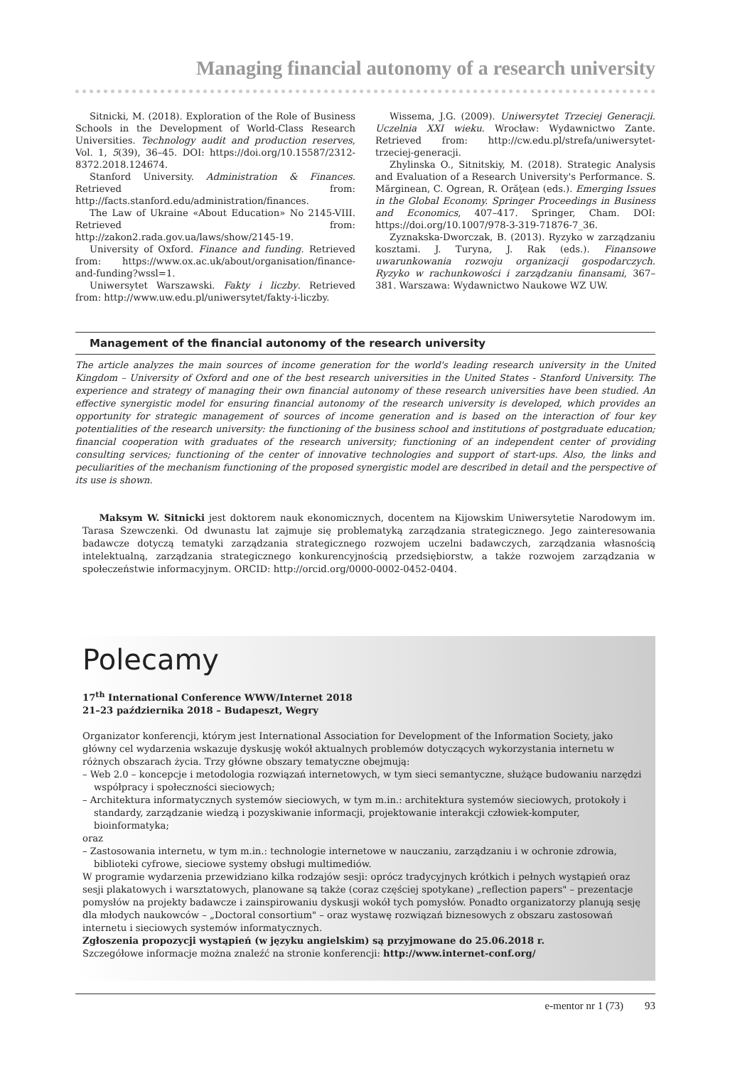Managing financial autonomy of a research university
Sitnicki, M. (2018). Exploration of the Role of Business Schools in the Development of World-Class Research Universities. Technology audit and production reserves, Vol. 1, 5(39), 36–45. DOI: https://doi.org/10.15587/2312-8372.2018.124674.
Stanford University. Administration & Finances. Retrieved from: http://facts.stanford.edu/administration/finances.
The Law of Ukraine «About Education» No 2145-VIII. Retrieved from: http://zakon2.rada.gov.ua/laws/show/2145-19.
University of Oxford. Finance and funding. Retrieved from: https://www.ox.ac.uk/about/organisation/finance-and-funding?wssl=1.
Uniwersytet Warszawski. Fakty i liczby. Retrieved from: http://www.uw.edu.pl/uniwersytet/fakty-i-liczby.
Wissema, J.G. (2009). Uniwersytet Trzeciej Generacji. Uczelnia XXI wieku. Wrocław: Wydawnictwo Zante. Retrieved from: http://cw.edu.pl/strefa/uniwersytet-trzeciej-generacji.
Zhylinska O., Sitnitskiy, M. (2018). Strategic Analysis and Evaluation of a Research University's Performance. S. Mărginean, C. Ogrean, R. Orăţean (eds.). Emerging Issues in the Global Economy. Springer Proceedings in Business and Economics, 407–417. Springer, Cham. DOI: https://doi.org/10.1007/978-3-319-71876-7_36.
Zyznakska-Dworczak, B. (2013). Ryzyko w zarządzaniu kosztami. J. Turyna, J. Rak (eds.). Finansowe uwarunkowania rozwoju organizacji gospodarczych. Ryzyko w rachunkowości i zarządzaniu finansami, 367–381. Warszawa: Wydawnictwo Naukowe WZ UW.
Management of the financial autonomy of the research university
The article analyzes the main sources of income generation for the world's leading research university in the United Kingdom – University of Oxford and one of the best research universities in the United States - Stanford University. The experience and strategy of managing their own financial autonomy of these research universities have been studied. An effective synergistic model for ensuring financial autonomy of the research university is developed, which provides an opportunity for strategic management of sources of income generation and is based on the interaction of four key potentialities of the research university: the functioning of the business school and institutions of postgraduate education; financial cooperation with graduates of the research university; functioning of an independent center of providing consulting services; functioning of the center of innovative technologies and support of start-ups. Also, the links and peculiarities of the mechanism functioning of the proposed synergistic model are described in detail and the perspective of its use is shown.
Maksym W. Sitnicki jest doktorem nauk ekonomicznych, docentem na Kijowskim Uniwersytetie Narodowym im. Tarasa Szewczenki. Od dwunastu lat zajmuje się problematyką zarządzania strategicznego. Jego zainteresowania badawcze dotyczą tematyki zarządzania strategicznego rozwojem uczelni badawczych, zarządzania własnością intelektualną, zarządzania strategicznego konkurencyjnością przedsiębiorstw, a także rozwojem zarządzania w społeczeństwie informacyjnym. ORCID: http://orcid.org/0000-0002-0452-0404.
Polecamy
17<sup>th</sup> International Conference WWW/Internet 2018
21–23 października 2018 – Budapeszt, Wegry
Organizator konferencji, którym jest International Association for Development of the Information Society, jako główny cel wydarzenia wskazuje dyskusję wokół aktualnych problemów dotyczących wykorzystania internetu w różnych obszarach życia. Trzy główne obszary tematyczne obejmują:
– Web 2.0 – koncepcje i metodologia rozwiązań internetowych, w tym sieci semantyczne, służące budowaniu narzędzi współpracy i społeczności sieciowych;
– Architektura informatycznych systemów sieciowych, w tym m.in.: architektura systemów sieciowych, protokoły i standardy, zarządzanie wiedzą i pozyskiwanie informacji, projektowanie interakcji człowiek-komputer, bioinformatyka;
oraz
– Zastosowania internetu, w tym m.in.: technologie internetowe w nauczaniu, zarządzaniu i w ochronie zdrowia, biblioteki cyfrowe, sieciowe systemy obsługi multimediów.
W programie wydarzenia przewidziano kilka rodzajów sesji: oprócz tradycyjnych krótkich i pełnych wystąpień oraz sesji plakatowych i warsztatowych, planowane są także (coraz częściej spotykane) „reflection papers" – prezentacje pomysłów na projekty badawcze i zainspirowaniu dyskusji wokół tych pomysłów. Ponadto organizatorzy planują sesję dla młodych naukowców – „Doctoral consortium" – oraz wystawę rozwiązań biznesowych z obszaru zastosowań internetu i sieciowych systemów informatycznych.
Zgłoszenia propozycji wystąpień (w języku angielskim) są przyjmowane do 25.06.2018 r.
Szczegółowe informacje można znaleźć na stronie konferencji: http://www.internet-conf.org/
e-mentor nr 1 (73) 93